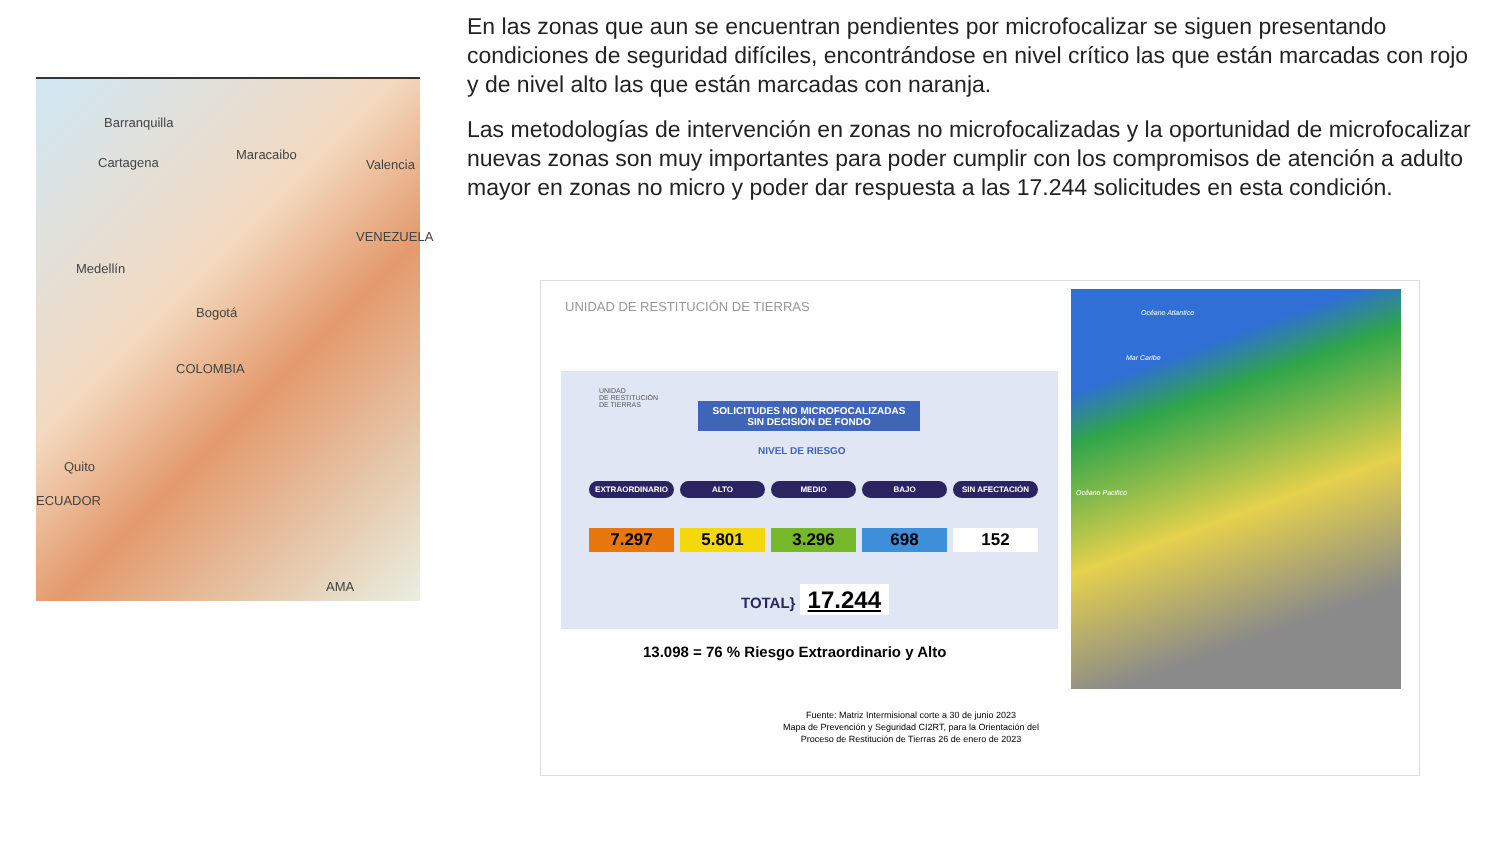Barranquilla
Maracaibo
Cartagena Valencia
VENEZUELA
Medellín
Bogotá
COLOMBIA
Quito
ECUADOR
AMA
En las zonas que aun se encuentran pendientes por microfocalizar se siguen presentando condiciones de seguridad difíciles, encontrándose en nivel crítico las que están marcadas con rojo y de nivel alto las que están marcadas con naranja.
Las metodologías de intervención en zonas no microfocalizadas y la oportunidad de microfocalizar nuevas zonas son muy importantes para poder cumplir con los compromisos de atención a adulto mayor en zonas no micro y poder dar respuesta a las 17.244 solicitudes en esta condición.
UNIDAD DE RESTITUCIÓN DE TIERRAS
UNIDAD
DE RESTITUCIÓN
DE TIERRAS
SOLICITUDES NO MICROFOCALIZADAS
SIN DECISIÓN DE FONDO
NIVEL DE RIESGO
EXTRAORDINARIO
7.297
ALTO
5.801
MEDIO
3.296
BAJO
698
SIN AFECTACIÓN
152
TOTAL} 17.244
13.098 = 76 % Riesgo Extraordinario y Alto
Fuente: Matriz Intermisional corte a 30 de junio 2023
Mapa de Prevención y Seguridad CI2RT, para la Orientación del Proceso de Restitución de Tierras 26 de enero de 2023
Océano Atlantico
Mar Caribe
Océano Pacifico